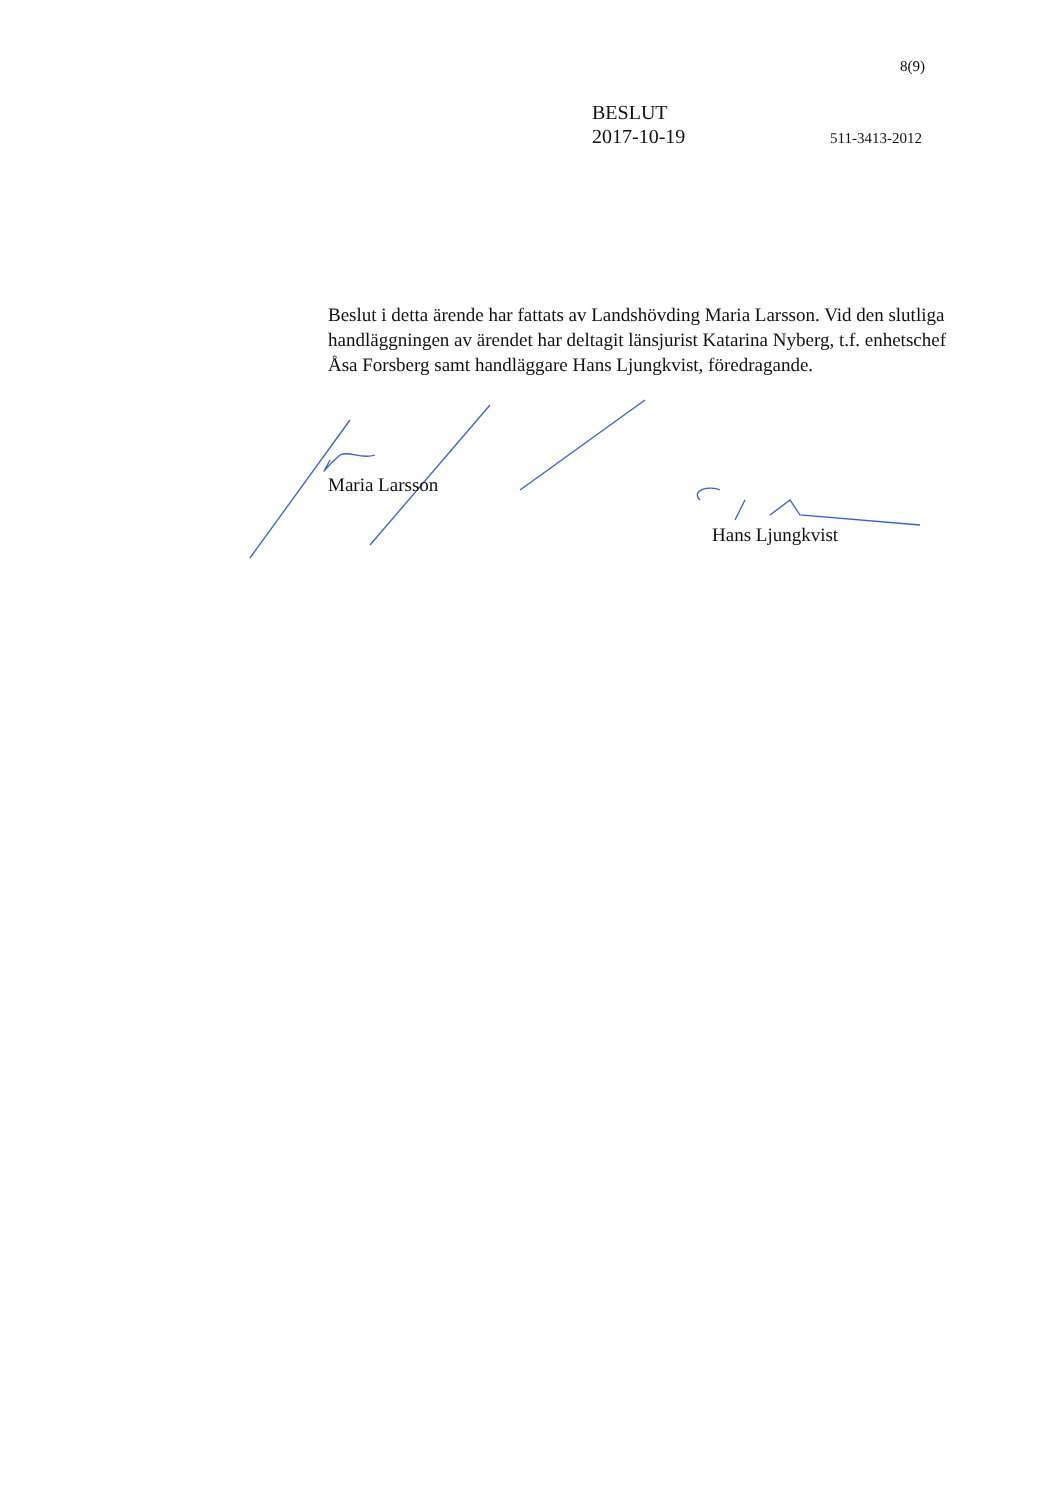8(9)
BESLUT
2017-10-19 511-3413-2012
Beslut i detta ärende har fattats av Landshövding Maria Larsson. Vid den slutliga handläggningen av ärendet har deltagit länsjurist Katarina Nyberg, t.f. enhetschef Åsa Forsberg samt handläggare Hans Ljungkvist, föredragande.
Maria Larsson
Hans Ljungkvist